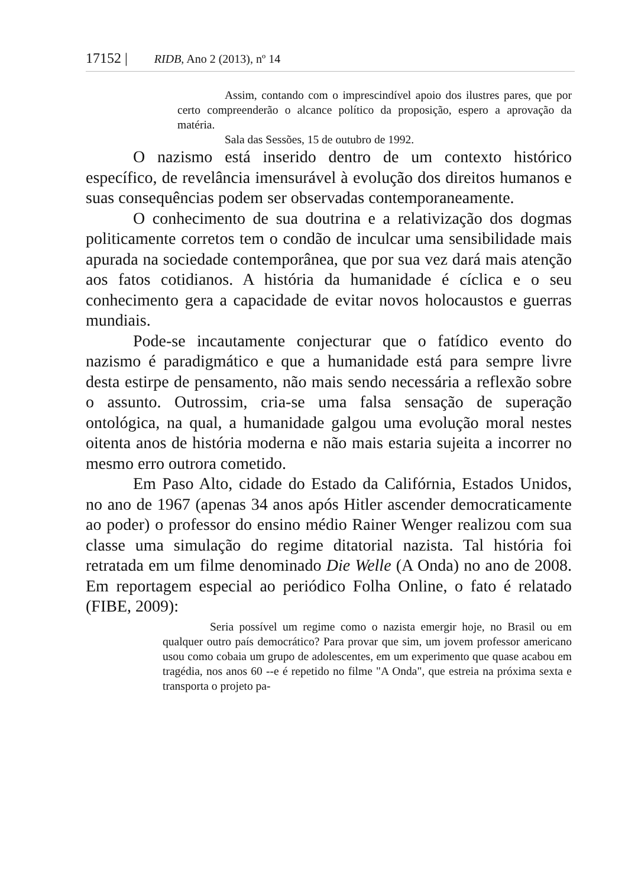17152 | RIDB, Ano 2 (2013), nº 14
Assim, contando com o imprescindível apoio dos ilustres pares, que por certo compreenderão o alcance político da proposição, espero a aprovação da matéria.
Sala das Sessões, 15 de outubro de 1992.
O nazismo está inserido dentro de um contexto histórico específico, de revelância imensurável à evolução dos direitos humanos e suas consequências podem ser observadas contemporaneamente.
O conhecimento de sua doutrina e a relativização dos dogmas politicamente corretos tem o condão de inculcar uma sensibilidade mais apurada na sociedade contemporânea, que por sua vez dará mais atenção aos fatos cotidianos. A história da humanidade é cíclica e o seu conhecimento gera a capacidade de evitar novos holocaustos e guerras mundiais.
Pode-se incautamente conjecturar que o fatídico evento do nazismo é paradigmático e que a humanidade está para sempre livre desta estirpe de pensamento, não mais sendo necessária a reflexão sobre o assunto. Outrossim, cria-se uma falsa sensação de superação ontológica, na qual, a humanidade galgou uma evolução moral nestes oitenta anos de história moderna e não mais estaria sujeita a incorrer no mesmo erro outrora cometido.
Em Paso Alto, cidade do Estado da Califórnia, Estados Unidos, no ano de 1967 (apenas 34 anos após Hitler ascender democraticamente ao poder) o professor do ensino médio Rainer Wenger realizou com sua classe uma simulação do regime ditatorial nazista. Tal história foi retratada em um filme denominado Die Welle (A Onda) no ano de 2008. Em reportagem especial ao periódico Folha Online, o fato é relatado (FIBE, 2009):
Seria possível um regime como o nazista emergir hoje, no Brasil ou em qualquer outro país democrático? Para provar que sim, um jovem professor americano usou como cobaia um grupo de adolescentes, em um experimento que quase acabou em tragédia, nos anos 60 --e é repetido no filme "A Onda", que estreia na próxima sexta e transporta o projeto pa-